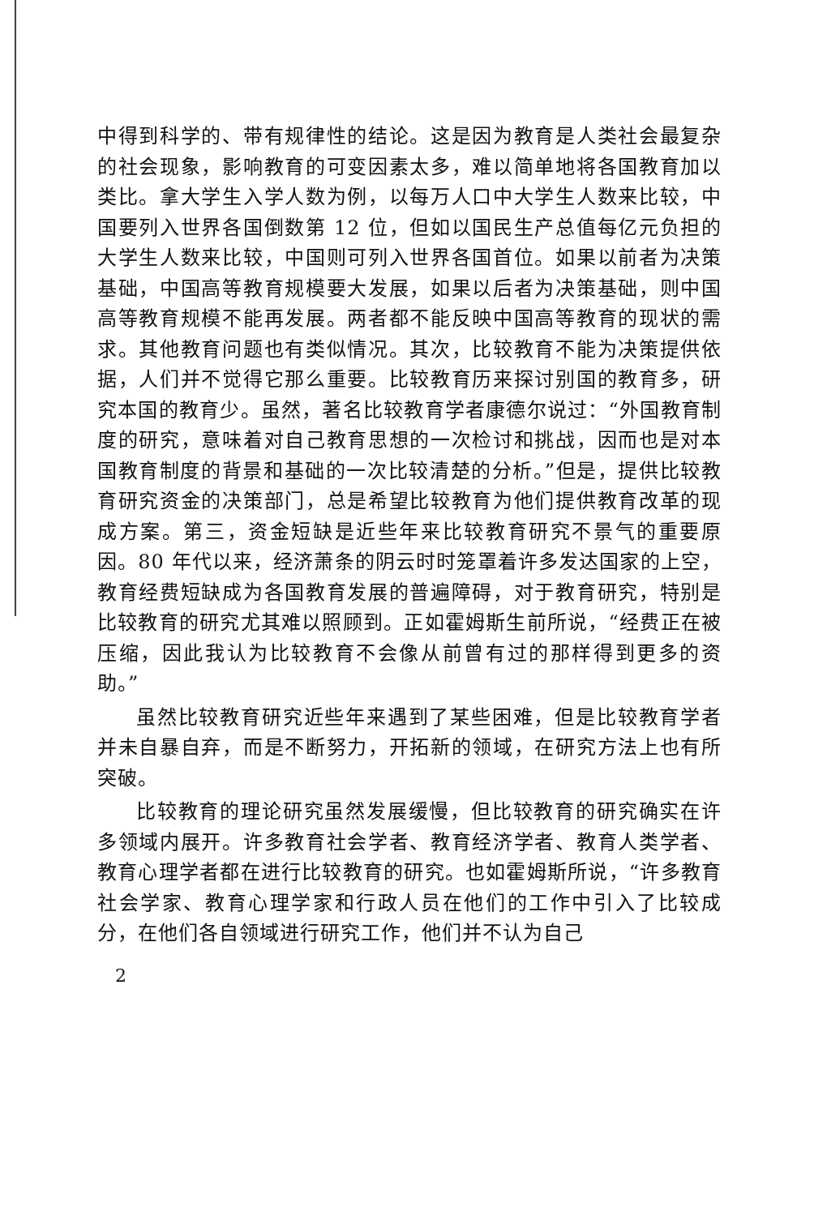中得到科学的、带有规律性的结论。这是因为教育是人类社会最复杂的社会现象，影响教育的可变因素太多，难以简单地将各国教育加以类比。拿大学生入学人数为例，以每万人口中大学生人数来比较，中国要列入世界各国倒数第 12 位，但如以国民生产总值每亿元负担的大学生人数来比较，中国则可列入世界各国首位。如果以前者为决策基础，中国高等教育规模要大发展，如果以后者为决策基础，则中国高等教育规模不能再发展。两者都不能反映中国高等教育的现状的需求。其他教育问题也有类似情况。其次，比较教育不能为决策提供依据，人们并不觉得它那么重要。比较教育历来探讨别国的教育多，研究本国的教育少。虽然，著名比较教育学者康德尔说过：“外国教育制度的研究，意味着对自己教育思想的一次检讨和挑战，因而也是对本国教育制度的背景和基础的一次比较清楚的分析。”但是，提供比较教育研究资金的决策部门，总是希望比较教育为他们提供教育改革的现成方案。第三，资金短缺是近些年来比较教育研究不景气的重要原因。80 年代以来，经济萧条的阴云时时笼罩着许多发达国家的上空，教育经费短缺成为各国教育发展的普遍障碍，对于教育研究，特别是比较教育的研究尤其难以照顾到。正如霍姆斯生前所说，“经费正在被压缩，因此我认为比较教育不会像从前曾有过的那样得到更多的资助。”
虽然比较教育研究近些年来遇到了某些困难，但是比较教育学者并未自暴自弃，而是不断努力，开拓新的领域，在研究方法上也有所突破。
比较教育的理论研究虽然发展缓慢，但比较教育的研究确实在许多领域内展开。许多教育社会学者、教育经济学者、教育人类学者、教育心理学者都在进行比较教育的研究。也如霍姆斯所说，“许多教育社会学家、教育心理学家和行政人员在他们的工作中引入了比较成分，在他们各自领域进行研究工作，他们并不认为自己
2